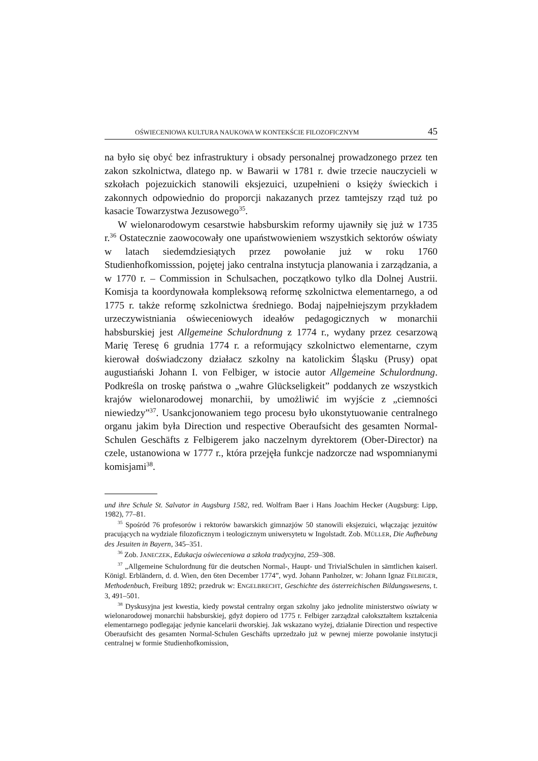OŚWIECENIOWA KULTURA NAUKOWA W KONTEKŚCIE FILOZOFICZNYM 45
na było się obyć bez infrastruktury i obsady personalnej prowadzonego przez ten zakon szkolnictwa, dlatego np. w Bawarii w 1781 r. dwie trzecie nauczycieli w szkołach pojezuickich stanowili eksjezuici, uzupełnieni o księży świeckich i zakonnych odpowiednio do proporcji nakazanych przez tamtejszy rząd tuż po kasacie Towarzystwa Jezusowego<sup>35</sup>.
W wielonarodowym cesarstwie habsburskim reformy ujawniły się już w 1735 r.<sup>36</sup> Ostatecznie zaowocowały one upaństwowieniem wszystkich sektorów oświaty w latach siedemdziesiątych przez powołanie już w roku 1760 Studienhofkomisssion, pojętej jako centralna instytucja planowania i zarządzania, a w 1770 r. – Commission in Schulsachen, początkowo tylko dla Dolnej Austrii. Komisja ta koordynowała kompleksową reformę szkolnictwa elementarnego, a od 1775 r. także reformę szkolnictwa średniego. Bodaj najpełniejszym przykładem urzeczywistniania oświeceniowych ideałów pedagogicznych w monarchii habsburskiej jest Allgemeine Schulordnung z 1774 r., wydany przez cesarzową Marię Teresę 6 grudnia 1774 r. a reformujący szkolnictwo elementarne, czym kierował doświadczony działacz szkolny na katolickim Śląsku (Prusy) opat augustiański Johann I. von Felbiger, w istocie autor Allgemeine Schulordnung. Podkreśla on troskę państwa o „wahre Glückseligkeit” poddanych ze wszystkich krajów wielonarodowej monarchii, by umożliwić im wyjście z „ciemności niewiedzy”<sup>37</sup>. Usankcjonowaniem tego procesu było ukonstytuowanie centralnego organu jakim była Direction und respective Oberaufsicht des gesamten Normal-Schulen Geschäfts z Felbigerem jako naczelnym dyrektorem (Ober-Director) na czele, ustanowiona w 1777 r., która przejęła funkcje nadzorcze nad wspomnianymi komisjami<sup>38</sup>.
und ihre Schule St. Salvator in Augsburg 1582, red. Wolfram Baer i Hans Joachim Hecker (Augsburg: Lipp, 1982), 77–81.
<sup>35</sup> Spośród 76 profesorów i rektorów bawarskich gimnazjów 50 stanowili eksjezuici, włączając jezuitów pracujących na wydziale filozoficznym i teologicznym uniwersytetu w Ingolstadt. Zob. MÜLLER, Die Aufhebung des Jesuiten in Bayern, 345–351.
<sup>36</sup> Zob. JANECZEK, Edukacja oświeceniowa a szkoła tradycyjna, 259–308.
<sup>37</sup> „Allgemeine Schulordnung für die deutschen Normal-, Haupt- und TrivialSchulen in sämtlichen kaiserl. Königl. Erbländern, d. d. Wien, den 6ten December 1774”, wyd. Johann Panholzer, w: Johann Ignaz FELBIGER, Methodenbuch, Freiburg 1892; przedruk w: ENGELBRECHT, Geschichte des österreichischen Bildungswesens, t. 3, 491–501.
<sup>38</sup> Dyskusyjna jest kwestia, kiedy powstał centralny organ szkolny jako jednolite ministerstwo oświaty w wielonarodowej monarchii habsburskiej, gdyż dopiero od 1775 r. Felbiger zarządzał całokształtem kształcenia elementarnego podlegając jedynie kancelarii dworskiej. Jak wskazano wyżej, działanie Direction und respective Oberaufsicht des gesamten Normal-Schulen Geschäfts uprzedzało już w pewnej mierze powołanie instytucji centralnej w formie Studienhofkomission,